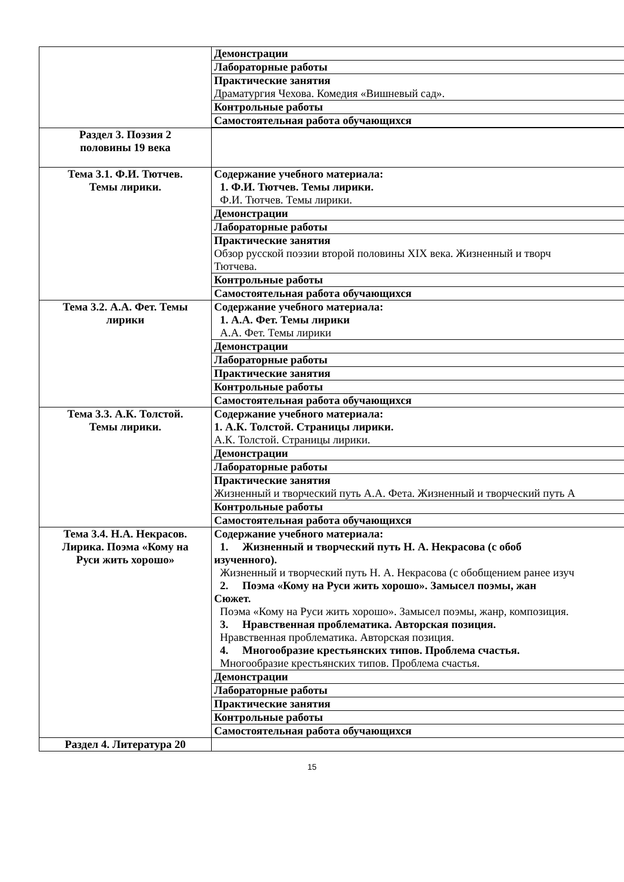| | Демонстрации |
| | Лабораторные работы |
| | Практические занятия Драматургия Чехова. Комедия «Вишневый сад». |
| | Контрольные работы |
| | Самостоятельная работа обучающихся |
| Раздел 3. Поэзия 2 половины 19 века | |
| Тема 3.1. Ф.И. Тютчев. Темы лирики. | Содержание учебного материала: 1. Ф.И. Тютчев. Темы лирики. Ф.И. Тютчев. Темы лирики. |
| | Демонстрации |
| | Лабораторные работы |
| | Практические занятия Обзор русской поэзии второй половины XIX века. Жизненный и творч Тютчева. |
| | Контрольные работы |
| | Самостоятельная работа обучающихся |
| Тема 3.2. А.А. Фет. Темы лирики | Содержание учебного материала: 1. А.А. Фет. Темы лирики А.А. Фет. Темы лирики |
| | Демонстрации |
| | Лабораторные работы |
| | Практические занятия |
| | Контрольные работы |
| | Самостоятельная работа обучающихся |
| Тема 3.3. А.К. Толстой. Темы лирики. | Содержание учебного материала: 1. А.К. Толстой. Страницы лирики. А.К. Толстой. Страницы лирики. |
| | Демонстрации |
| | Лабораторные работы |
| | Практические занятия Жизненный и творческий путь А.А. Фета. Жизненный и творческий путь А |
| | Контрольные работы |
| | Самостоятельная работа обучающихся |
| Тема 3.4. Н.А. Некрасов. Лирика. Поэма «Кому на Руси жить хорошо» | Содержание учебного материала: 1. Жизненный и творческий путь Н. А. Некрасова (с обоб изученного). Жизненный и творческий путь Н. А. Некрасова (с обобщением ранее изуч 2. Поэма «Кому на Руси жить хорошо». Замысел поэмы, жан Сюжет. Поэма «Кому на Руси жить хорошо». Замысел поэмы, жанр, композиция. 3. Нравственная проблематика. Авторская позиция. Нравственная проблематика. Авторская позиция. 4. Многообразие крестьянских типов. Проблема счастья. Многообразие крестьянских типов. Проблема счастья. |
| | Демонстрации |
| | Лабораторные работы |
| | Практические занятия |
| | Контрольные работы |
| | Самостоятельная работа обучающихся |
| Раздел 4. Литература 20 | |
15